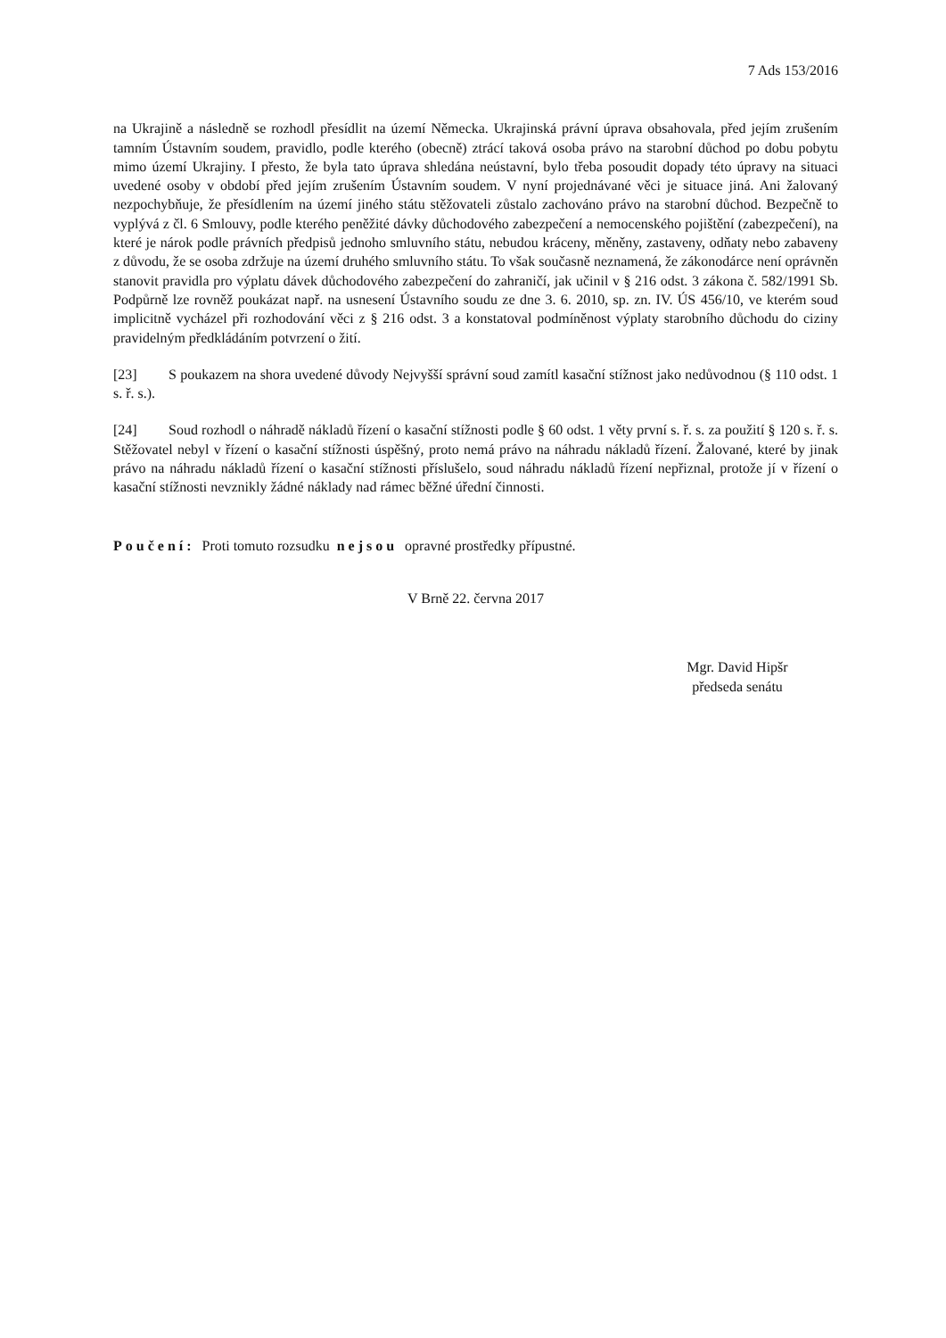7 Ads 153/2016
na Ukrajině a následně se rozhodl přesídlit na území Německa. Ukrajinská právní úprava obsahovala, před jejím zrušením tamním Ústavním soudem, pravidlo, podle kterého (obecně) ztrácí taková osoba právo na starobní důchod po dobu pobytu mimo území Ukrajiny. I přesto, že byla tato úprava shledána neústavní, bylo třeba posoudit dopady této úpravy na situaci uvedené osoby v období před jejím zrušením Ústavním soudem. V nyní projednávané věci je situace jiná. Ani žalovaný nezpochybňuje, že přesídlením na území jiného státu stěžovateli zůstalo zachováno právo na starobní důchod. Bezpečně to vyplývá z čl. 6 Smlouvy, podle kterého peněžité dávky důchodového zabezpečení a nemocenského pojištění (zabezpečení), na které je nárok podle právních předpisů jednoho smluvního státu, nebudou kráceny, měněny, zastaveny, odňaty nebo zabaveny z důvodu, že se osoba zdržuje na území druhého smluvního státu. To však současně neznamená, že zákonodárce není oprávněn stanovit pravidla pro výplatu dávek důchodového zabezpečení do zahraničí, jak učinil v § 216 odst. 3 zákona č. 582/1991 Sb. Podpůrně lze rovněž poukázat např. na usnesení Ústavního soudu ze dne 3. 6. 2010, sp. zn. IV. ÚS 456/10, ve kterém soud implicitně vycházel při rozhodování věci z § 216 odst. 3 a konstatoval podmíněnost výplaty starobního důchodu do ciziny pravidelným předkládáním potvrzení o žití.
[23] S poukazem na shora uvedené důvody Nejvyšší správní soud zamítl kasační stížnost jako nedůvodnou (§ 110 odst. 1 s. ř. s.).
[24] Soud rozhodl o náhradě nákladů řízení o kasační stížnosti podle § 60 odst. 1 věty první s. ř. s. za použití § 120 s. ř. s. Stěžovatel nebyl v řízení o kasační stížnosti úspěšný, proto nemá právo na náhradu nákladů řízení. Žalované, které by jinak právo na náhradu nákladů řízení o kasační stížnosti příslušelo, soud náhradu nákladů řízení nepřiznal, protože jí v řízení o kasační stížnosti nevznikly žádné náklady nad rámec běžné úřední činnosti.
Poučení: Proti tomuto rozsudku nejsou opravné prostředky přípustné.
V Brně 22. června 2017
Mgr. David Hipšr
předseda senátu